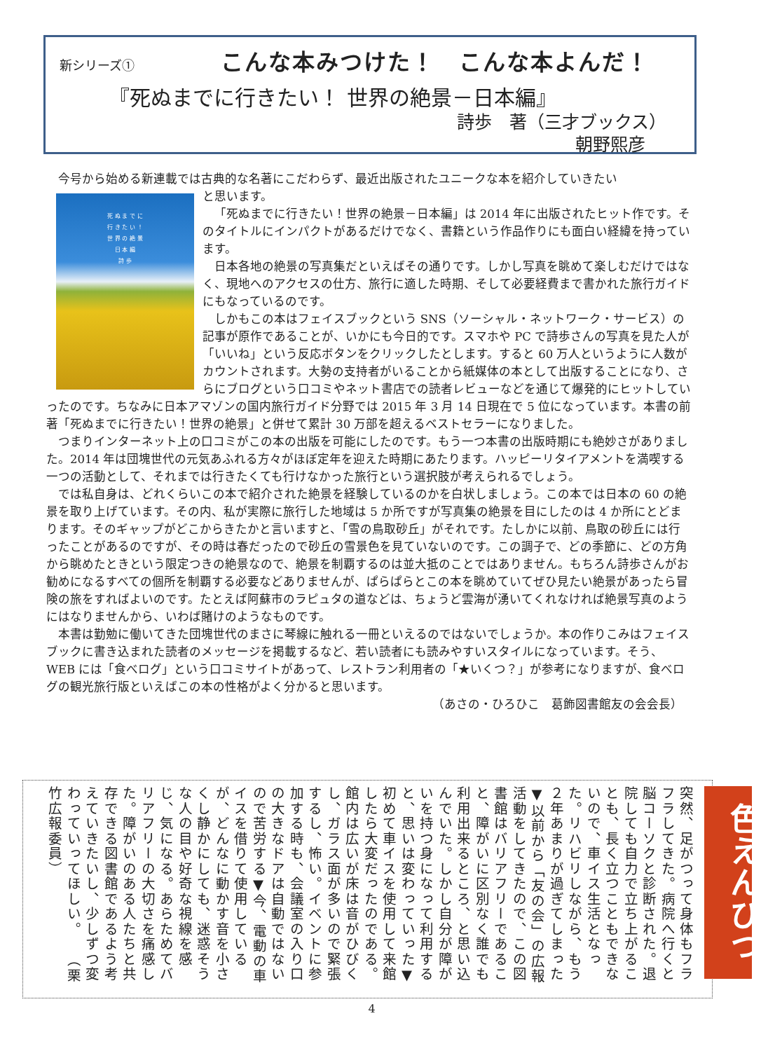新シリーズ① こんな本みつけた！　こんな本よんだ！
『死ぬまでに行きたい！ 世界の絶景－日本編』
詩歩　著（三才ブックス）
朝野熙彦
今号から始める新連載では古典的な名著にこだわらず、最近出版されたユニークな本を紹介していきたい
死 ぬ ま で に
行 き た い ！
世 界 の 絶 景
日 本 編
詩 歩
と思います。
「死ぬまでに行きたい！世界の絶景－日本編」は 2014 年に出版されたヒット作です。そのタイトルにインパクトがあるだけでなく、書籍という作品作りにも面白い経緯を持っています。
日本各地の絶景の写真集だといえばその通りです。しかし写真を眺めて楽しむだけではなく、現地へのアクセスの仕方、旅行に適した時期、そして必要経費まで書かれた旅行ガイドにもなっているのです。
しかもこの本はフェイスブックという SNS（ソーシャル・ネットワーク・サービス）の記事が原作であることが、いかにも今日的です。スマホや PC で詩歩さんの写真を見た人が「いいね」という反応ボタンをクリックしたとします。すると 60 万人というように人数がカウントされます。大勢の支持者がいることから紙媒体の本として出版することになり、さらにブログという口コミやネット書店での読者レビューなどを通じて爆発的にヒットしていったのです。ちなみに日本アマゾンの国内旅行ガイド分野では 2015 年 3 月 14 日現在で 5 位になっています。本書の前著「死ぬまでに行きたい！世界の絶景」と併せて累計 30 万部を超えるベストセラーになりました。
つまりインターネット上の口コミがこの本の出版を可能にしたのです。もう一つ本書の出版時期にも絶妙さがありました。2014 年は団塊世代の元気あふれる方々がほぼ定年を迎えた時期にあたります。ハッピーリタイアメントを満喫する一つの活動として、それまでは行きたくても行けなかった旅行という選択肢が考えられるでしょう。
では私自身は、どれくらいこの本で紹介された絶景を経験しているのかを白状しましょう。この本では日本の 60 の絶景を取り上げています。その内、私が実際に旅行した地域は 5 か所ですが写真集の絶景を目にしたのは 4 か所にとどまります。そのギャップがどこからきたかと言いますと、「雪の鳥取砂丘」がそれです。たしかに以前、鳥取の砂丘には行ったことがあるのですが、その時は春だったので砂丘の雪景色を見ていないのです。この調子で、どの季節に、どの方角から眺めたときという限定つきの絶景なので、絶景を制覇するのは並大抵のことではありません。もちろん詩歩さんがお勧めになるすべての個所を制覇する必要などありませんが、ぱらぱらとこの本を眺めていてぜひ見たい絶景があったら冒険の旅をすればよいのです。たとえば阿蘇市のラピュタの道などは、ちょうど雲海が湧いてくれなければ絶景写真のようにはなりませんから、いわば賭けのようなものです。
本書は勤勉に働いてきた団塊世代のまさに琴線に触れる一冊といえるのではないでしょうか。本の作りこみはフェイスブックに書き込まれた読者のメッセージを掲載するなど、若い読者にも読みやすいスタイルになっています。そう、WEB には「食べログ」という口コミサイトがあって、レストラン利用者の「★いくつ？」が参考になりますが、食べログの観光旅行版といえばこの本の性格がよく分かると思います。
（あさの・ひろひこ　葛飾図書館友の会会長）
色えんぴつ　突然、足がつって身体もフラフラしてきた。病院へ行くと脳コーソクと診断された。退院しても自力で立ち上がることも、長く立つこともできないので、車イス生活となった。リハビリしながら、もう２年あまりが過ぎてしまった▼以前から「友の会」の広報活動をしてきたので、この図書館はバリアフリーであること、障がいに区別なく誰でも利用出来るところ、と思い込んでいた。しかし自分が障がいを持つ身になって利用すると、思いは変わっていった▼初めて車イスを使用して来館したら大変だったのである。館内は広いが床は音がひびくし、ガラス面が多いので緊張するし、怖い。イベントに参加する時も、会議室の入り口の大きなドアは自動ではないので苦労する▼今、電動の車イスを借りて使用しているが、どんなに動かす音を小さくし静かにしても、迷惑そうな人の目や好奇な視線を感じ、気になる。あらためてバリアフリーの大切さを痛感した。障がいのある人たちと共存できる図書館であるよう考えていきたいし、少しずつ変わっていってほしい。　　（栗竹広報委員）
4